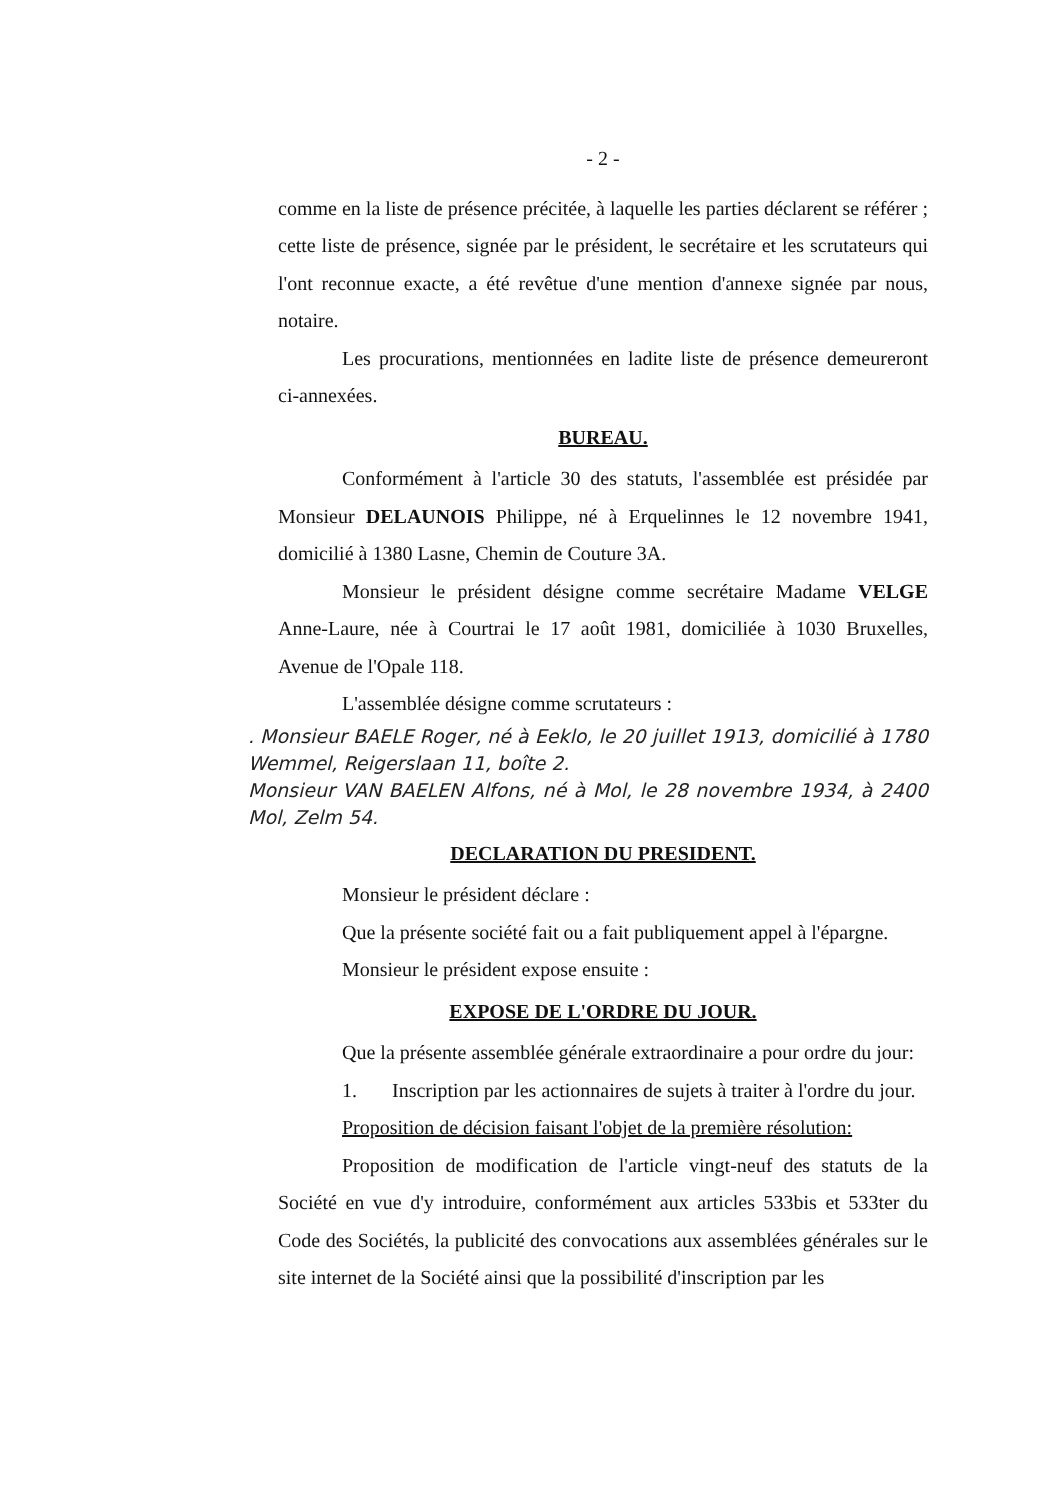- 2 -
comme en la liste de présence précitée, à laquelle les parties déclarent se référer ; cette liste de présence, signée par le président, le secrétaire et les scrutateurs qui l'ont reconnue exacte, a été revêtue d'une mention d'annexe signée par nous, notaire.
Les procurations, mentionnées en ladite liste de présence demeureront ci-annexées.
BUREAU.
Conformément à l'article 30 des statuts, l'assemblée est présidée par Monsieur DELAUNOIS Philippe, né à Erquelinnes le 12 novembre 1941, domicilié à 1380 Lasne, Chemin de Couture 3A.
Monsieur le président désigne comme secrétaire Madame VELGE Anne-Laure, née à Courtrai le 17 août 1981, domiciliée à 1030 Bruxelles, Avenue de l'Opale 118.
L'assemblée désigne comme scrutateurs :
. Monsieur BAELE Roger, né à Eeklo, le 20 juillet 1913, domicilié à 1780 Wemmel, Reigerslaan 11, boîte 2.
Monsieur VAN BAELEN Alfons, né à Mol, le 28 novembre 1934, à 2400 Mol, Zelm 54.
DECLARATION DU PRESIDENT.
Monsieur le président déclare :
Que la présente société fait ou a fait publiquement appel à l'épargne.
Monsieur le président expose ensuite :
EXPOSE DE L'ORDRE DU JOUR.
Que la présente assemblée générale extraordinaire a pour ordre du jour:
1. Inscription par les actionnaires de sujets à traiter à l'ordre du jour.
Proposition de décision faisant l'objet de la première résolution:
Proposition de modification de l'article vingt-neuf des statuts de la Société en vue d'y introduire, conformément aux articles 533bis et 533ter du Code des Sociétés, la publicité des convocations aux assemblées générales sur le site internet de la Société ainsi que la possibilité d'inscription par les